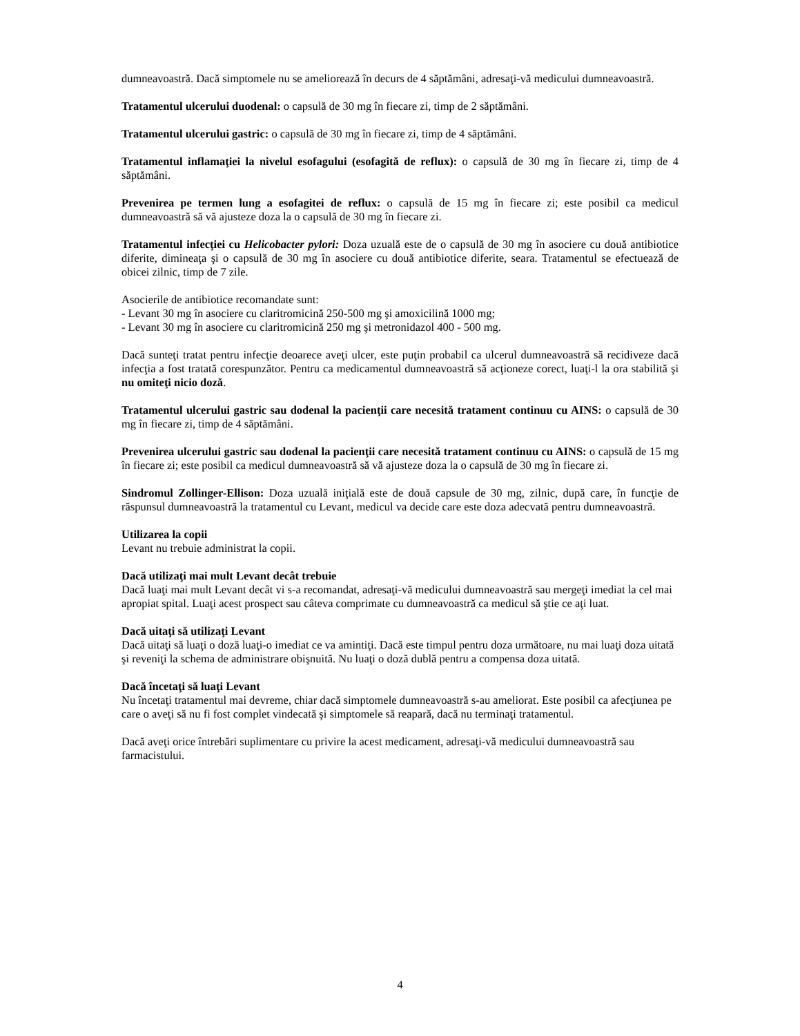dumneavoastră. Dacă simptomele nu se ameliorează în decurs de 4 săptămâni, adresaţi-vă medicului dumneavoastră.
Tratamentul ulcerului duodenal: o capsulă de 30 mg în fiecare zi, timp de 2 săptămâni.
Tratamentul ulcerului gastric: o capsulă de 30 mg în fiecare zi, timp de 4 săptămâni.
Tratamentul inflamaţiei la nivelul esofagului (esofagită de reflux): o capsulă de 30 mg în fiecare zi, timp de 4 săptămâni.
Prevenirea pe termen lung a esofagitei de reflux: o capsulă de 15 mg în fiecare zi; este posibil ca medicul dumneavoastră să vă ajusteze doza la o capsulă de 30 mg în fiecare zi.
Tratamentul infecţiei cu Helicobacter pylori: Doza uzuală este de o capsulă de 30 mg în asociere cu două antibiotice diferite, dimineaţa şi o capsulă de 30 mg în asociere cu două antibiotice diferite, seara. Tratamentul se efectuează de obicei zilnic, timp de 7 zile.
Asocierile de antibiotice recomandate sunt:
- Levant 30 mg în asociere cu claritromicină 250-500 mg şi amoxicilină 1000 mg;
- Levant 30 mg în asociere cu claritromicină 250 mg şi metronidazol 400 - 500 mg.
Dacă sunteţi tratat pentru infecţie deoarece aveţi ulcer, este puţin probabil ca ulcerul dumneavoastră să recidiveze dacă infecţia a fost tratată corespunzător. Pentru ca medicamentul dumneavoastră să acţioneze corect, luaţi-l la ora stabilită şi nu omiteţi nicio doză.
Tratamentul ulcerului gastric sau dodenal la pacienţii care necesită tratament continuu cu AINS: o capsulă de 30 mg în fiecare zi, timp de 4 săptămâni.
Prevenirea ulcerului gastric sau dodenal la pacienţii care necesită tratament continuu cu AINS: o capsulă de 15 mg în fiecare zi; este posibil ca medicul dumneavoastră să vă ajusteze doza la o capsulă de 30 mg în fiecare zi.
Sindromul Zollinger-Ellison: Doza uzuală iniţială este de două capsule de 30 mg, zilnic, după care, în funcţie de răspunsul dumneavoastră la tratamentul cu Levant, medicul va decide care este doza adecvată pentru dumneavoastră.
Utilizarea la copii
Levant nu trebuie administrat la copii.
Dacă utilizaţi mai mult Levant decât trebuie
Dacă luaţi mai mult Levant decât vi s-a recomandat, adresaţi-vă medicului dumneavoastră sau mergeţi imediat la cel mai apropiat spital. Luaţi acest prospect sau câteva comprimate cu dumneavoastră ca medicul să ştie ce aţi luat.
Dacă uitaţi să utilizaţi Levant
Dacă uitaţi să luaţi o doză luaţi-o imediat ce va amintiţi. Dacă este timpul pentru doza următoare, nu mai luaţi doza uitată şi reveniţi la schema de administrare obişnuită. Nu luaţi o doză dublă pentru a compensa doza uitată.
Dacă încetaţi să luaţi Levant
Nu încetaţi tratamentul mai devreme, chiar dacă simptomele dumneavoastră s-au ameliorat. Este posibil ca afecţiunea pe care o aveţi să nu fi fost complet vindecată şi simptomele să reapară, dacă nu terminaţi tratamentul.
Dacă aveţi orice întrebări suplimentare cu privire la acest medicament, adresaţi-vă medicului dumneavoastră sau farmacistului.
4